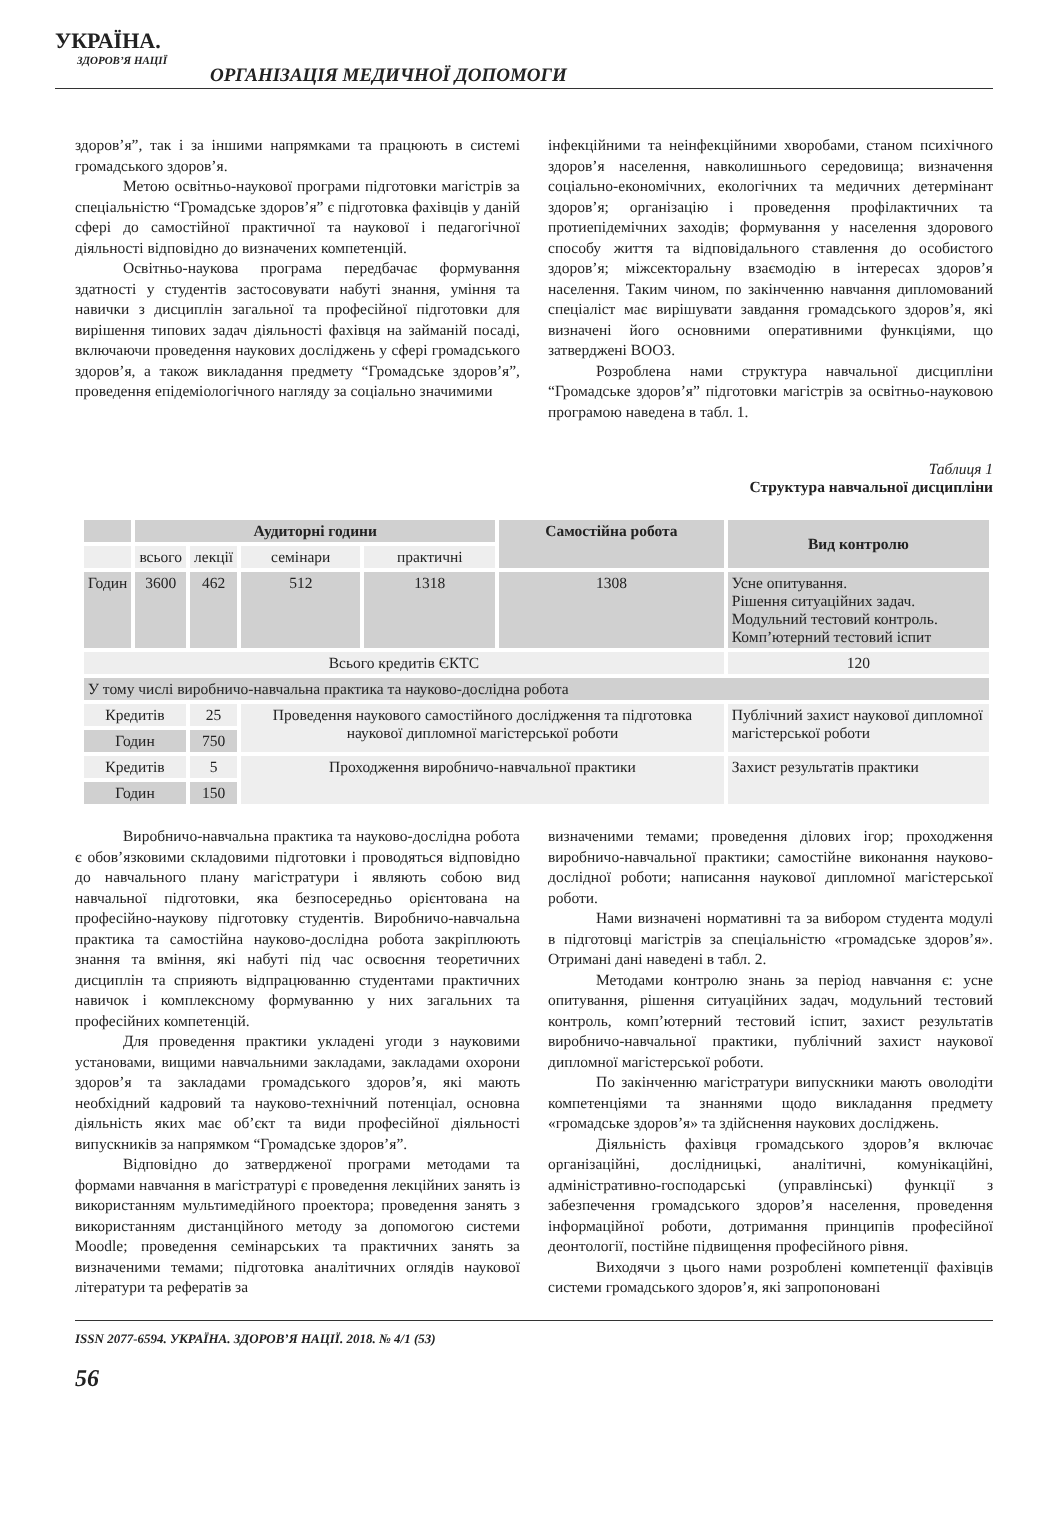УКРАЇНА.
ЗДОРОВ’Я НАЦІЇ
ОРГАНІЗАЦІЯ МЕДИЧНОЇ ДОПОМОГИ
здоров’я”, так і за іншими напрямками та працюють в системі громадського здоров’я.
Метою освітньо-наукової програми підготовки магістрів за спеціальністю “Громадське здоров’я” є підготовка фахівців у даній сфері до самостійної практичної та наукової і педагогічної діяльності відповідно до визначених компетенцій.
Освітньо-наукова програма передбачає формування здатності у студентів застосовувати набуті знання, уміння та навички з дисциплін загальної та професійної підготовки для вирішення типових задач діяльності фахівця на займаній посаді, включаючи проведення наукових досліджень у сфері громадського здоров’я, а також викладання предмету “Громадське здоров’я”, проведення епідеміологічного нагляду за соціально значимими
інфекційними та неінфекційними хворобами, станом психічного здоров’я населення, навколишнього середовища; визначення соціально-економічних, екологічних та медичних детермінант здоров’я; організацію і проведення профілактичних та протиепідемічних заходів; формування у населення здорового способу життя та відповідального ставлення до особистого здоров’я; міжсекторальну взаємодію в інтересах здоров’я населення. Таким чином, по закінченню навчання дипломований спеціаліст має вирішувати завдання громадського здоров’я, які визначені його основними оперативними функціями, що затверджені ВООЗ.
Розроблена нами структура навчальної дисципліни “Громадське здоров’я” підготовки магістрів за освітньо-науковою програмою наведена в табл. 1.
Таблиця 1
Структура навчальної дисципліни
| | Аудиторні години | | | | Самостійна робота | Вид контролю |
| --- | --- | --- | --- | --- | --- | --- |
| | всього | лекції | семінари | практичні | | |
| Годин | 3600 | 462 | 512 | 1318 | 1308 | Усне опитування. Рішення ситуаційних задач. Модульний тестовий контроль. Комп’ютерний тестовий іспит |
| Всього кредитів ЄКТС | | | | | | 120 |
| У тому числі виробничо-навчальна практика та науково-дослідна робота | | | | | | |
| Кредитів | | 25 | Проведення наукового самостійного дослідження та підготовка наукової дипломної магістерської роботи | | | Публічний захист наукової дипломної магістерської роботи |
| Годин | | 750 | | | | |
| Кредитів | | 5 | Проходження виробничо-навчальної практики | | | Захист результатів практики |
| Годин | | 150 | | | | |
Виробничо-навчальна практика та науково-дослідна робота є обов’язковими складовими підготовки і проводяться відповідно до навчального плану магістратури і являють собою вид навчальної підготовки, яка безпосередньо орієнтована на професійно-наукову підготовку студентів. Виробничо-навчальна практика та самостійна науково-дослідна робота закріплюють знання та вміння, які набуті під час освоєння теоретичних дисциплін та сприяють відпрацюванню студентами практичних навичок і комплексному формуванню у них загальних та професійних компетенцій.
Для проведення практики укладені угоди з науковими установами, вищими навчальними закладами, закладами охорони здоров’я та закладами громадського здоров’я, які мають необхідний кадровий та науково-технічний потенціал, основна діяльність яких має об’єкт та види професійної діяльності випускників за напрямком “Громадське здоров’я”.
Відповідно до затвердженої програми методами та формами навчання в магістратурі є проведення лекційних занять із використанням мультимедійного проектора; проведення занять з використанням дистанційного методу за допомогою системи Moodle; проведення семінарських та практичних занять за визначеними темами; підготовка аналітичних оглядів наукової літератури та рефератів за
визначеними темами; проведення ділових ігор; проходження виробничо-навчальної практики; самостійне виконання науково-дослідної роботи; написання наукової дипломної магістерської роботи.
Нами визначені нормативні та за вибором студента модулі в підготовці магістрів за спеціальністю «громадське здоров’я». Отримані дані наведені в табл. 2.
Методами контролю знань за період навчання є: усне опитування, рішення ситуаційних задач, модульний тестовий контроль, комп’ютерний тестовий іспит, захист результатів виробничо-навчальної практики, публічний захист наукової дипломної магістерської роботи.
По закінченню магістратури випускники мають оволодіти компетенціями та знаннями щодо викладання предмету «громадське здоров’я» та здійснення наукових досліджень.
Діяльність фахівця громадського здоров’я включає організаційні, дослідницькі, аналітичні, комунікаційні, адміністративно-господарські (управлінські) функції з забезпечення громадського здоров’я населення, проведення інформаційної роботи, дотримання принципів професійної деонтології, постійне підвищення професійного рівня.
Виходячи з цього нами розроблені компетенції фахівців системи громадського здоров’я, які запропоновані
ISSN 2077-6594. УКРАЇНА. ЗДОРОВ’Я НАЦІЇ. 2018. № 4/1 (53)
56